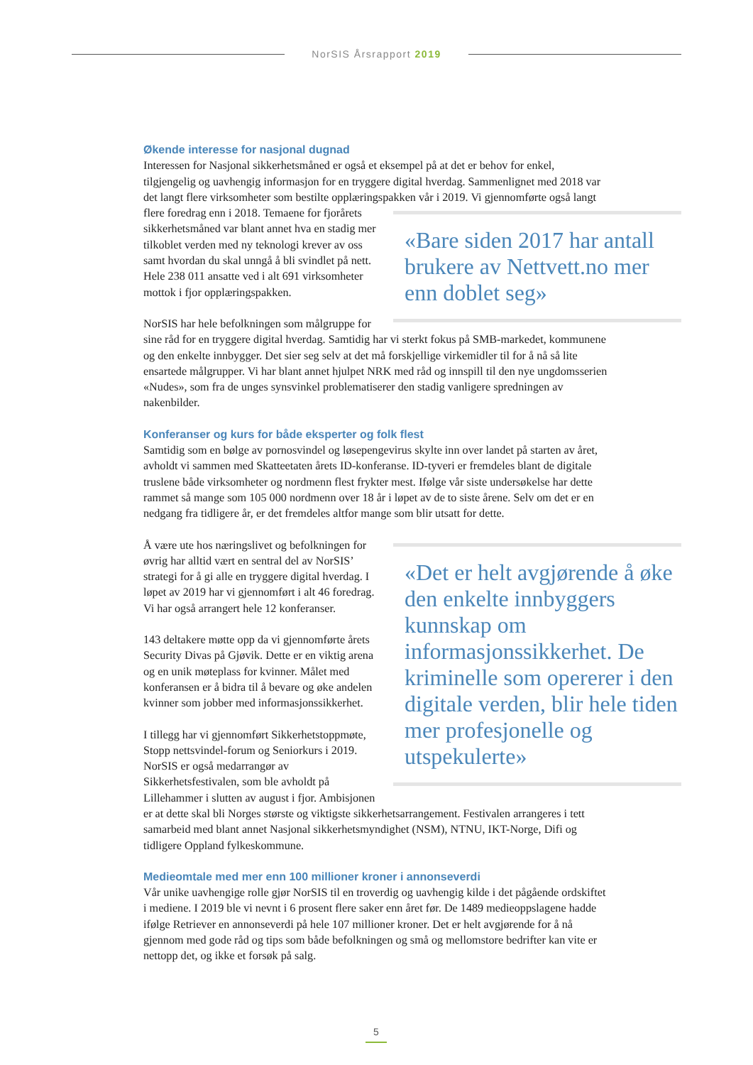NorSIS Årsrapport 2019
Økende interesse for nasjonal dugnad
Interessen for Nasjonal sikkerhetsmåned er også et eksempel på at det er behov for enkel, tilgjengelig og uavhengig informasjon for en tryggere digital hverdag. Sammenlignet med 2018 var det langt flere virksomheter som bestilte opplæringspakken vår i 2019. Vi gjennomførte også langt flere foredrag «Bare siden 2017 har antall brukere av Nettvett.no mer enn doblet seg» enn i 2018. Temaene for fjorårets sikkerhetsmåned var blant annet hva en stadig mer tilkoblet verden med ny teknologi krever av oss samt hvordan du skal unngå å bli svindlet på nett. Hele 238 011 ansatte ved i alt 691 virksomheter mottok i fjor opplæringspakken.
NorSIS har hele befolkningen som målgruppe for sine råd for en tryggere digital hverdag. Samtidig har vi sterkt fokus på SMB-markedet, kommunene og den enkelte innbygger. Det sier seg selv at det må forskjellige virkemidler til for å nå så lite ensartede målgrupper. Vi har blant annet hjulpet NRK med råd og innspill til den nye ungdomsserien «Nudes», som fra de unges synsvinkel problematiserer den stadig vanligere spredningen av nakenbilder.
Konferanser og kurs for både eksperter og folk flest
Samtidig som en bølge av pornosvindel og løsepengevirus skylte inn over landet på starten av året, avholdt vi sammen med Skatteetaten årets ID-konferanse. ID-tyveri er fremdeles blant de digitale truslene både virksomheter og nordmenn flest frykter mest. Ifølge vår siste undersøkelse har dette rammet så mange som 105 000 nordmenn over 18 år i løpet av de to siste årene. Selv om det er en nedgang fra tidligere år, er det fremdeles altfor mange som blir utsatt for dette.
«Det er helt avgjørende å øke den enkelte innbyggers kunnskap om informasjonssikkerhet. De kriminelle som opererer i den digitale verden, blir hele tiden mer profesjonelle og utspekulerte»
Å være ute hos næringslivet og befolkningen for øvrig har alltid vært en sentral del av NorSIS’ strategi for å gi alle en tryggere digital hverdag. I løpet av 2019 har vi gjennomført i alt 46 foredrag. Vi har også arrangert hele 12 konferanser.
143 deltakere møtte opp da vi gjennomførte årets Security Divas på Gjøvik. Dette er en viktig arena og en unik møteplass for kvinner. Målet med konferansen er å bidra til å bevare og øke andelen kvinner som jobber med informasjonssikkerhet.
I tillegg har vi gjennomført Sikkerhetstoppmøte, Stopp nettsvindel-forum og Seniorkurs i 2019. NorSIS er også medarrangør av Sikkerhetsfestivalen, som ble avholdt på Lillehammer i slutten av august i fjor. Ambisjonen er at dette skal bli Norges største og viktigste sikkerhetsarrangement. Festivalen arrangeres i tett samarbeid med blant annet Nasjonal sikkerhetsmyndighet (NSM), NTNU, IKT-Norge, Difi og tidligere Oppland fylkeskommune.
Medieomtale med mer enn 100 millioner kroner i annonseverdi
Vår unike uavhengige rolle gjør NorSIS til en troverdig og uavhengig kilde i det pågående ordskiftet i mediene. I 2019 ble vi nevnt i 6 prosent flere saker enn året før. De 1489 medieoppslagene hadde ifølge Retriever en annonseverdi på hele 107 millioner kroner. Det er helt avgjørende for å nå gjennom med gode råd og tips som både befolkningen og små og mellomstore bedrifter kan vite er nettopp det, og ikke et forsøk på salg.
5